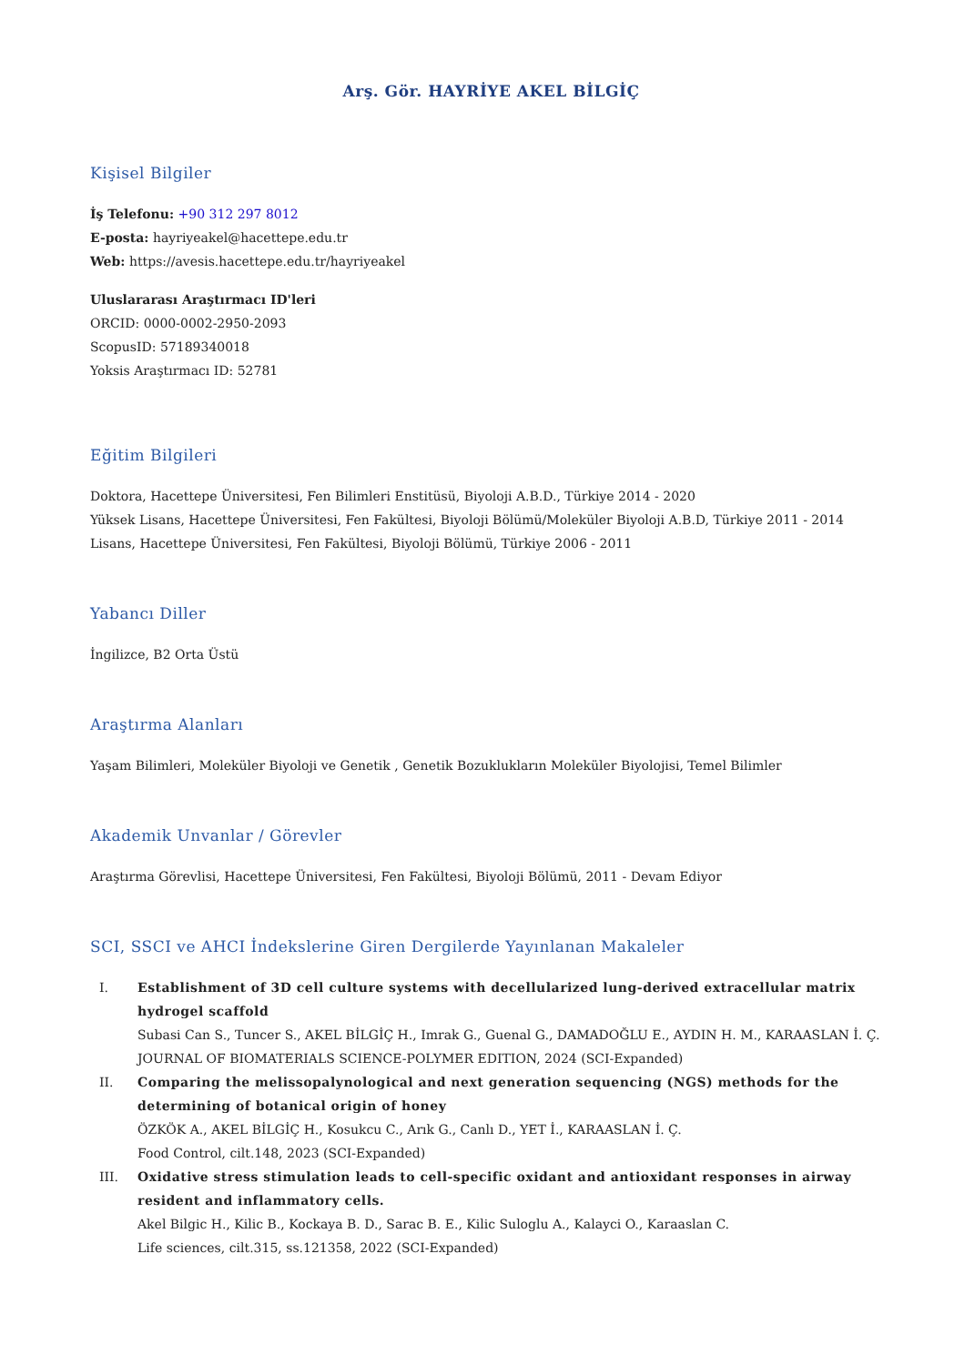Arş. Gör. HAYRİYE AKEL BİLGİÇ
Kişisel Bilgiler
İş Telefonu: +90 312 297 8012
E-posta: hayriyeakel@hacettepe.edu.tr
Web: https://avesis.hacettepe.edu.tr/hayriyeakel
Uluslararası Araştırmacı ID'leri
ORCID: 0000-0002-2950-2093
ScopusID: 57189340018
Yoksis Araştırmacı ID: 52781
Eğitim Bilgileri
Doktora, Hacettepe Üniversitesi, Fen Bilimleri Enstitüsü, Biyoloji A.B.D., Türkiye 2014 - 2020
Yüksek Lisans, Hacettepe Üniversitesi, Fen Fakültesi, Biyoloji Bölümü/Moleküler Biyoloji A.B.D, Türkiye 2011 - 2014
Lisans, Hacettepe Üniversitesi, Fen Fakültesi, Biyoloji Bölümü, Türkiye 2006 - 2011
Yabancı Diller
İngilizce, B2 Orta Üstü
Araştırma Alanları
Yaşam Bilimleri, Moleküler Biyoloji ve Genetik , Genetik Bozuklukların Moleküler Biyolojisi, Temel Bilimler
Akademik Unvanlar / Görevler
Araştırma Görevlisi, Hacettepe Üniversitesi, Fen Fakültesi, Biyoloji Bölümü, 2011 - Devam Ediyor
SCI, SSCI ve AHCI İndekslerine Giren Dergilerde Yayınlanan Makaleler
I. Establishment of 3D cell culture systems with decellularized lung-derived extracellular matrix hydrogel scaffold
Subasi Can S., Tuncer S., AKEL BİLGİÇ H., Imrak G., Guenal G., DAMADOĞLU E., AYDIN H. M., KARAASLAN İ. Ç.
JOURNAL OF BIOMATERIALS SCIENCE-POLYMER EDITION, 2024 (SCI-Expanded)
II. Comparing the melissopalynological and next generation sequencing (NGS) methods for the determining of botanical origin of honey
ÖZKÖK A., AKEL BİLGİÇ H., Kosukcu C., Arık G., Canlı D., YET İ., KARAASLAN İ. Ç.
Food Control, cilt.148, 2023 (SCI-Expanded)
III. Oxidative stress stimulation leads to cell-specific oxidant and antioxidant responses in airway resident and inflammatory cells.
Akel Bilgic H., Kilic B., Kockaya B. D., Sarac B. E., Kilic Suloglu A., Kalayci O., Karaaslan C.
Life sciences, cilt.315, ss.121358, 2022 (SCI-Expanded)